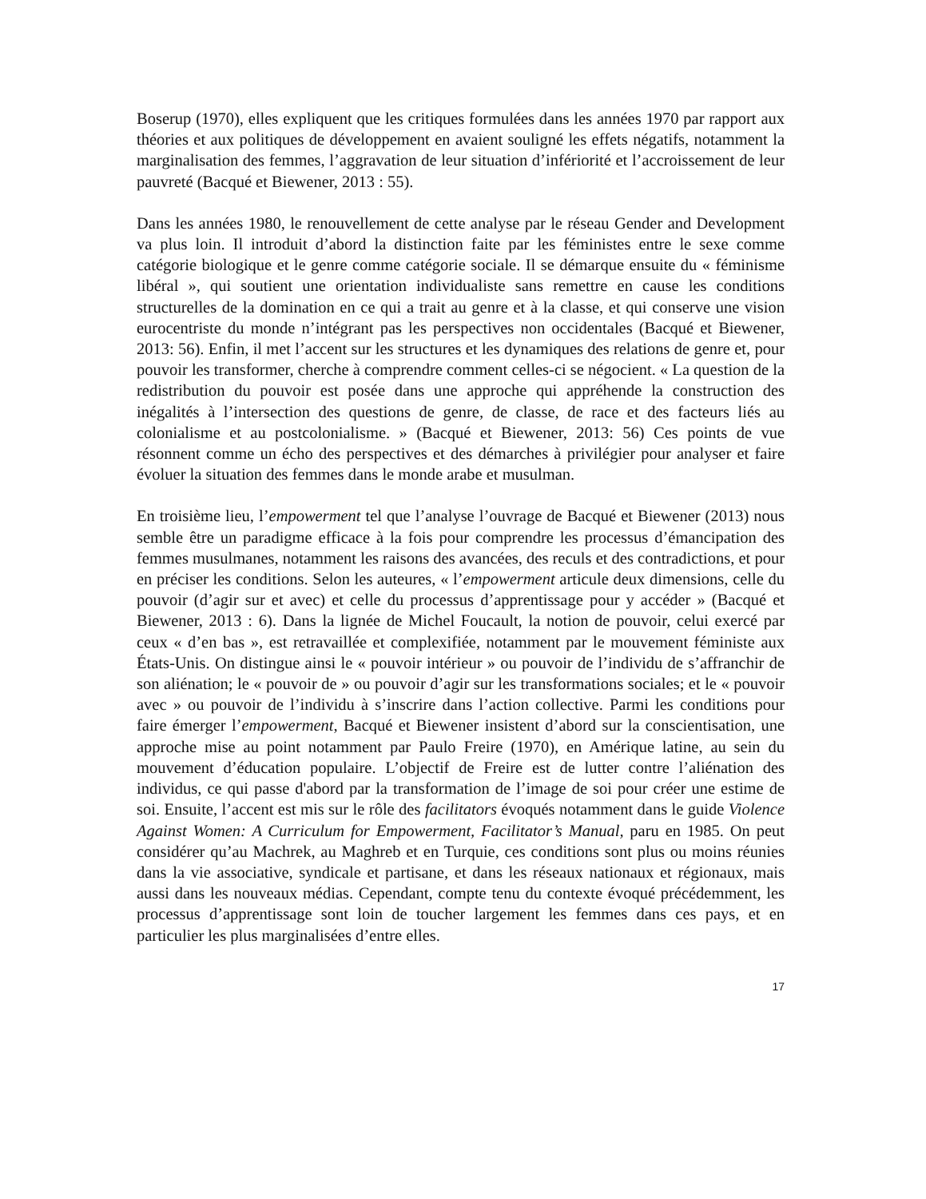Boserup (1970), elles expliquent que les critiques formulées dans les années 1970 par rapport aux théories et aux politiques de développement en avaient souligné les effets négatifs, notamment la marginalisation des femmes, l’aggravation de leur situation d’infériorité et l’accroissement de leur pauvreté (Bacqué et Biewener, 2013 : 55).
Dans les années 1980, le renouvellement de cette analyse par le réseau Gender and Development va plus loin. Il introduit d’abord la distinction faite par les féministes entre le sexe comme catégorie biologique et le genre comme catégorie sociale. Il se démarque ensuite du « féminisme libéral », qui soutient une orientation individualiste sans remettre en cause les conditions structurelles de la domination en ce qui a trait au genre et à la classe, et qui conserve une vision eurocentriste du monde n’intégrant pas les perspectives non occidentales (Bacqué et Biewener, 2013: 56). Enfin, il met l’accent sur les structures et les dynamiques des relations de genre et, pour pouvoir les transformer, cherche à comprendre comment celles-ci se négocient. « La question de la redistribution du pouvoir est posée dans une approche qui appréhende la construction des inégalités à l’intersection des questions de genre, de classe, de race et des facteurs liés au colonialisme et au postcolonialisme. » (Bacqué et Biewener, 2013: 56) Ces points de vue résonnent comme un écho des perspectives et des démarches à privilégier pour analyser et faire évoluer la situation des femmes dans le monde arabe et musulman.
En troisième lieu, l’empowerment tel que l’analyse l’ouvrage de Bacqué et Biewener (2013) nous semble être un paradigme efficace à la fois pour comprendre les processus d’émancipation des femmes musulmanes, notamment les raisons des avancées, des reculs et des contradictions, et pour en préciser les conditions. Selon les auteures, « l’empowerment articule deux dimensions, celle du pouvoir (d’agir sur et avec) et celle du processus d’apprentissage pour y accéder » (Bacqué et Biewener, 2013 : 6). Dans la lignée de Michel Foucault, la notion de pouvoir, celui exercé par ceux « d’en bas », est retravaillée et complexifiée, notamment par le mouvement féministe aux États-Unis. On distingue ainsi le « pouvoir intérieur » ou pouvoir de l’individu de s’affranchir de son aliénation; le « pouvoir de » ou pouvoir d’agir sur les transformations sociales; et le « pouvoir avec » ou pouvoir de l’individu à s’inscrire dans l’action collective. Parmi les conditions pour faire émerger l’empowerment, Bacqué et Biewener insistent d’abord sur la conscientisation, une approche mise au point notamment par Paulo Freire (1970), en Amérique latine, au sein du mouvement d’éducation populaire. L’objectif de Freire est de lutter contre l’aliénation des individus, ce qui passe d'abord par la transformation de l’image de soi pour créer une estime de soi. Ensuite, l’accent est mis sur le rôle des facilitators évoqués notamment dans le guide Violence Against Women: A Curriculum for Empowerment, Facilitator’s Manual, paru en 1985. On peut considérer qu’au Machrek, au Maghreb et en Turquie, ces conditions sont plus ou moins réunies dans la vie associative, syndicale et partisane, et dans les réseaux nationaux et régionaux, mais aussi dans les nouveaux médias. Cependant, compte tenu du contexte évoqué précédemment, les processus d’apprentissage sont loin de toucher largement les femmes dans ces pays, et en particulier les plus marginalisées d’entre elles.
17